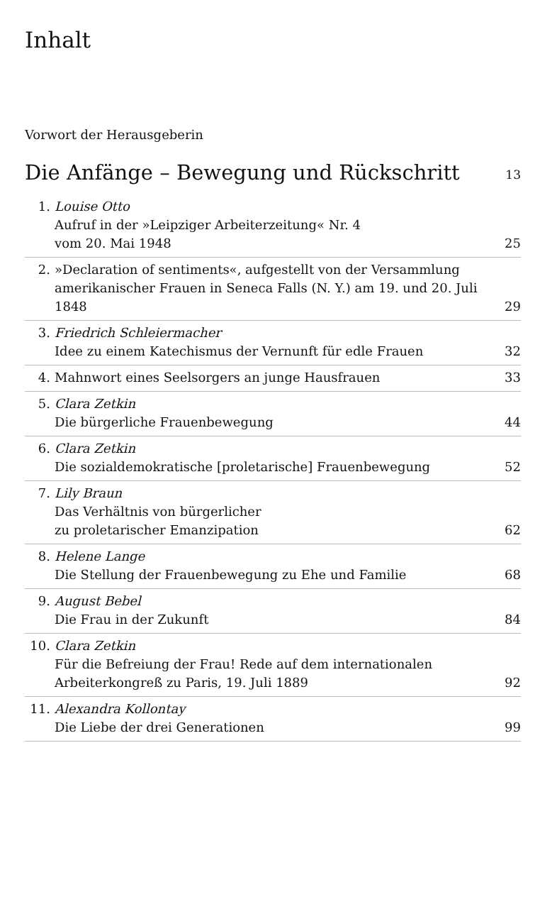Inhalt
Vorwort der Herausgeberin
Die Anfänge – Bewegung und Rückschritt 13
1. Louise Otto
Aufruf in der »Leipziger Arbeiterzeitung« Nr. 4
vom 20. Mai 1948
25
2. »Declaration of sentiments«, aufgestellt von der Versammlung amerikanischer Frauen in Seneca Falls (N. Y.) am 19. und 20. Juli 1848
29
3. Friedrich Schleiermacher
Idee zu einem Katechismus der Vernunft für edle Frauen
32
4. Mahnwort eines Seelsorgers an junge Hausfrauen
33
5. Clara Zetkin
Die bürgerliche Frauenbewegung
44
6. Clara Zetkin
Die sozialdemokratische [proletarische] Frauenbewegung
52
7. Lily Braun
Das Verhältnis von bürgerlicher
zu proletarischer Emanzipation
62
8. Helene Lange
Die Stellung der Frauenbewegung zu Ehe und Familie
68
9. August Bebel
Die Frau in der Zukunft
84
10. Clara Zetkin
Für die Befreiung der Frau! Rede auf dem internationalen Arbeiterkongreß zu Paris, 19. Juli 1889
92
11. Alexandra Kollontay
Die Liebe der drei Generationen
99